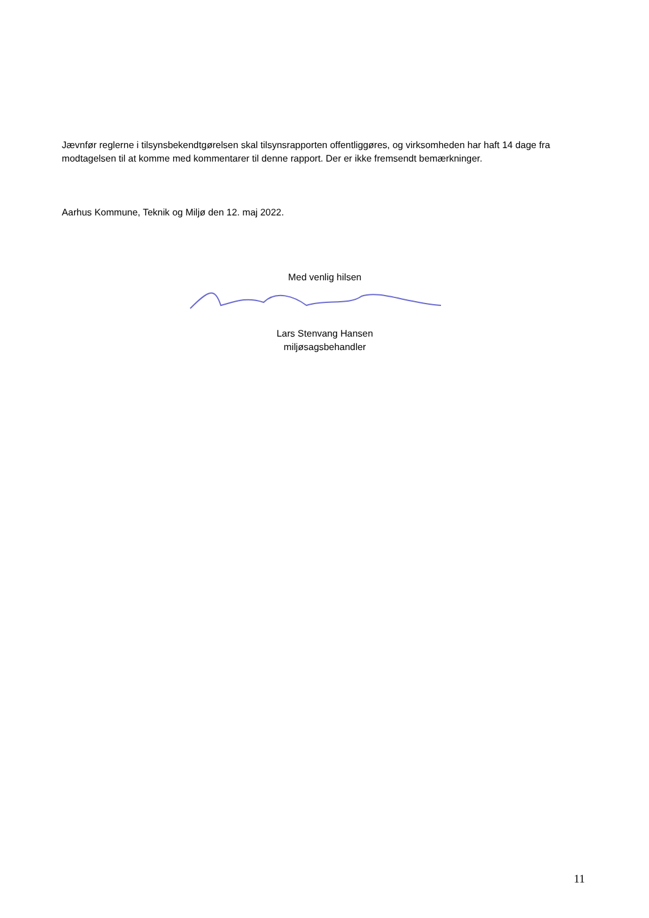Jævnfør reglerne i tilsynsbekendtgørelsen skal tilsynsrapporten offentliggøres, og virksomheden har haft 14 dage fra modtagelsen til at komme med kommentarer til denne rapport. Der er ikke fremsendt bemærkninger.
Aarhus Kommune, Teknik og Miljø den 12. maj 2022.
Med venlig hilsen
Lars Stenvang Hansen
miljøsagsbehandler
11